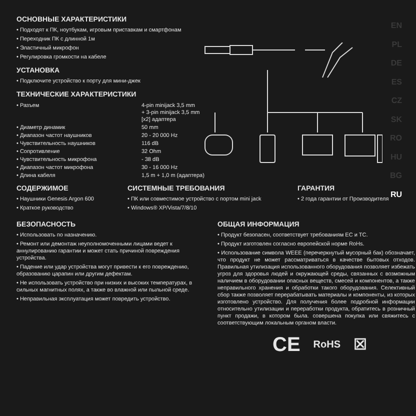EN
PL
DE
ES
CZ
SK
RO
HU
BG
RU
ОСНОВНЫЕ ХАРАКТЕРИСТИКИ
• Подходят к ПК, ноутбукам, игровым приставкам и смартфонам
• Переходник ПК с длинной 1м
• Эластичный микрофон
• Регулировка громкости на кабеле
УСТАНОВКА
• Подключите устройство к порту для мини-джек
ТЕХНИЧЕСКИЕ ХАРАКТЕРИСТИКИ
| • Разъем | 4-pin minijack 3,5 mm + 3-pin minijack 3,5 mm [x2] адаптера |
| • Диаметр динамик | 50 mm |
| • Диапазон частот наушников | 20 - 20 000 Hz |
| • Чувствительность наушников | 116 dB |
| • Сопротивление | 32 Ohm |
| • Чувствительность микрофона | - 38 dB |
| • Диапазон частот микрофона | 30 - 16 000 Hz |
| • Длина кабеля | 1,5 m + 1,0 m (адаптера) |
СОДЕРЖИМОЕ
• Наушники Genesis Argon 600
• Краткое руководство
СИСТЕМНЫЕ ТРЕБОВАНИЯ
• ПК или совместимое устройство с портом mini jack
• Windows® XP/Vista/7/8/10
ГАРАНТИЯ
• 2 года гарантии от Производителя
БЕЗОПАСНОСТЬ
• Использовать по назначению.
• Ремонт или демонтаж неуполномоченными лицами ведет к аннулированию гарантии и может стать причиной повреждения устройства.
• Падение или удар устройства могут привести к его повреждению, образованию царапин или другим дефектам.
• Не использовать устройство при низких и высоких температурах, в сильных магнитных полях, а также во влажной или пыльной среде.
• Неправильная эксплуатация может повредить устройство.
ОБЩАЯ ИНФОРМАЦИЯ
• Продукт безопасен, соответствует требованиям ЕС и ТС.
• Продукт изготовлен согласно европейской норме RoHs.
• Использование символа WEEE (перечеркнутый мусорный бак) обозначает, что продукт не может рассматриваться в качестве бытовых отходов. Правильная утилизация использованного оборудования позволяет избежать угроз для здоровья людей и окружающей среды, связанных с возможным наличием в оборудовании опасных веществ, смесей и компонентов, а также неправильного хранения и обработки такого оборудования. Селективный сбор также позволяет перерабатывать материалы и компоненты, из которых изготовлено устройство. Для получения более подробной информации относительно утилизации и переработки продукта, обратитесь в розничный пункт продажи, в котором была. совершена покупка или свяжитесь с соответствующим локальным органом власти.
CE RoHS ☒